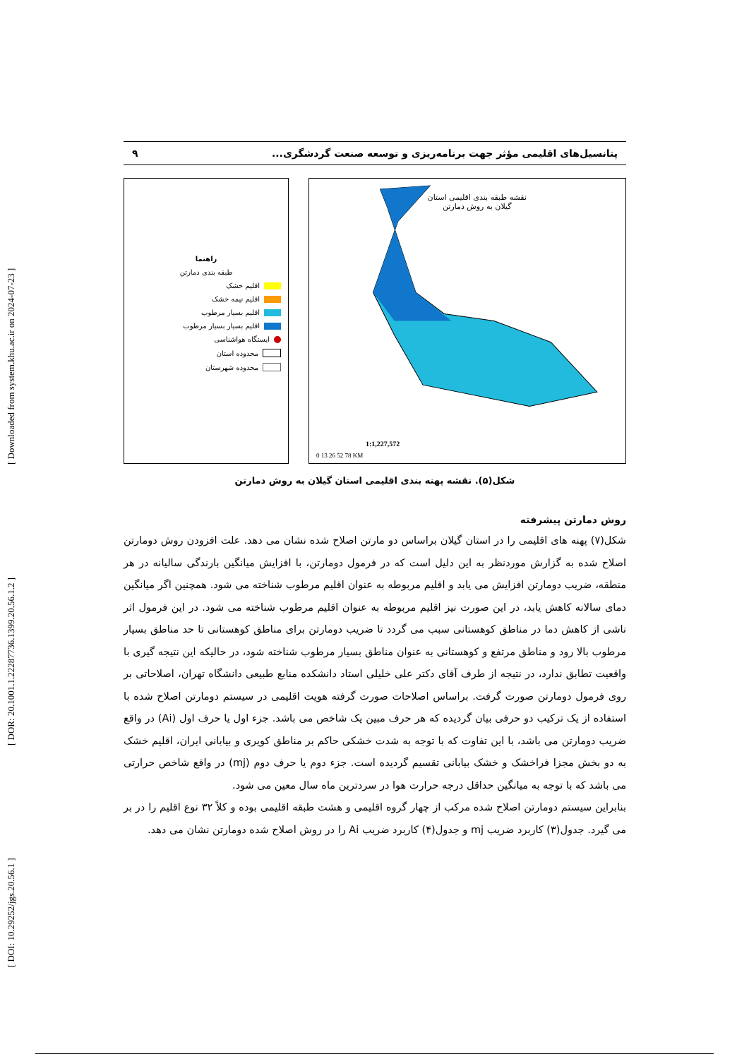[ DOI: 10.29252/jgs.20.56.1 ] [ DOR: 20.1001.1.22287736.1399.20.56.1.2 ] [ Downloaded from system.khu.ac.ir on 2024-07-23 ]
پتانسیل‌های اقلیمی مؤثر جهت برنامه‌ریزی و توسعه صنعت گردشگری... ۹
راهنما
طبقه بندی دمارتن
اقلیم خشک
اقلیم نیمه خشک
اقلیم بسیار مرطوب
اقلیم بسیار بسیار مرطوب
ایستگاه هواشناسی
محدوده استان
محدوده شهرستان
نقشه طبقه بندی اقلیمی استان
گیلان به روش دمارتن
1:1,227,572
0 13 26 52 78 KM
شکل(۵). نقشه پهنه بندی اقلیمی استان گیلان به روش دمارتن
روش دمارتن پیشرفته
شکل(۷) پهنه های اقلیمی را در استان گیلان براساس دو مارتن اصلاح شده نشان می دهد. علت افزودن روش دومارتن اصلاح شده به گزارش موردنظر به این دلیل است که در فرمول دومارتن، با افزایش میانگین بارندگی سالیانه در هر منطقه، ضریب دومارتن افزایش می یابد و اقلیم مربوطه به عنوان اقلیم مرطوب شناخته می شود. همچنین اگر میانگین دمای سالانه کاهش یابد، در این صورت نیز اقلیم مربوطه به عنوان اقلیم مرطوب شناخته می شود. در این فرمول اثر ناشی از کاهش دما در مناطق کوهستانی سبب می گردد تا ضریب دومارتن برای مناطق کوهستانی تا حد مناطق بسیار مرطوب بالا رود و مناطق مرتفع و کوهستانی به عنوان مناطق بسیار مرطوب شناخته شود، در حالیکه این نتیجه گیری با واقعیت تطابق ندارد، در نتیجه از طرف آقای دکتر علی خلیلی استاد دانشکده منابع طبیعی دانشگاه تهران، اصلاحاتی بر روی فرمول دومارتن صورت گرفت. براساس اصلاحات صورت گرفته هویت اقلیمی در سیستم دومارتن اصلاح شده با استفاده از یک ترکیب دو حرفی بیان گردیده که هر حرف مبین یک شاخص می باشد. جزء اول یا حرف اول (Ai) در واقع ضریب دومارتن می باشد، با این تفاوت که با توجه به شدت خشکی حاکم بر مناطق کویری و بیابانی ایران، اقلیم خشک به دو بخش مجزا فراخشک و خشک بیابانی تقسیم گردیده است. جزء دوم یا حرف دوم (mj) در واقع شاخص حرارتی می باشد که با توجه به میانگین حداقل درجه حرارت هوا در سردترین ماه سال معین می شود.
بنابراین سیستم دومارتن اصلاح شده مرکب از چهار گروه اقلیمی و هشت طبقه اقلیمی بوده و کلاً ۳۲ نوع اقلیم را در بر می گیرد. جدول(۳) کاربرد ضریب mj و جدول(۴) کاربرد ضریب Ai را در روش اصلاح شده دومارتن نشان می دهد.